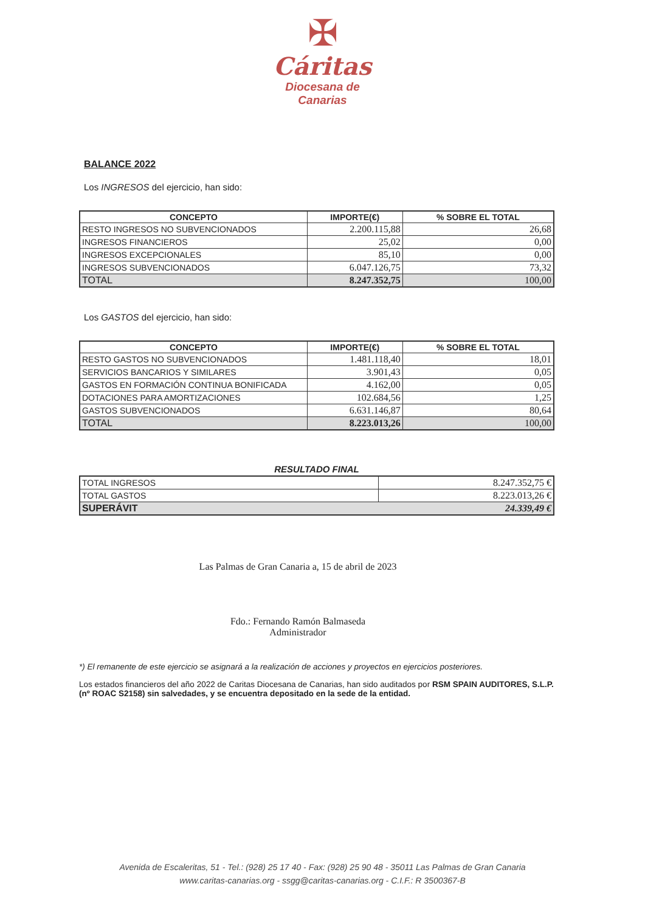✠
Cáritas
Diocesana de
Canarias
BALANCE 2022
Los INGRESOS del ejercicio, han sido:
| CONCEPTO | IMPORTE(€) | % SOBRE EL TOTAL |
| --- | --- | --- |
| RESTO INGRESOS NO SUBVENCIONADOS | 2.200.115,88 | 26,68 |
| INGRESOS FINANCIEROS | 25,02 | 0,00 |
| INGRESOS EXCEPCIONALES | 85,10 | 0,00 |
| INGRESOS SUBVENCIONADOS | 6.047.126,75 | 73,32 |
| TOTAL | 8.247.352,75 | 100,00 |
Los GASTOS del ejercicio, han sido:
| CONCEPTO | IMPORTE(€) | % SOBRE EL TOTAL |
| --- | --- | --- |
| RESTO GASTOS NO SUBVENCIONADOS | 1.481.118,40 | 18,01 |
| SERVICIOS BANCARIOS Y SIMILARES | 3.901,43 | 0,05 |
| GASTOS EN FORMACIÓN CONTINUA BONIFICADA | 4.162,00 | 0,05 |
| DOTACIONES PARA AMORTIZACIONES | 102.684,56 | 1,25 |
| GASTOS SUBVENCIONADOS | 6.631.146,87 | 80,64 |
| TOTAL | 8.223.013,26 | 100,00 |
RESULTADO FINAL
| TOTAL INGRESOS | 8.247.352,75 € |
| TOTAL GASTOS | 8.223.013,26 € |
| SUPERÁVIT 24.339,49 € | |
Las Palmas de Gran Canaria a, 15 de abril de 2023
Fdo.: Fernando Ramón Balmaseda
Administrador
*) El remanente de este ejercicio se asignará a la realización de acciones y proyectos en ejercicios posteriores.
Los estados financieros del año 2022 de Caritas Diocesana de Canarias, han sido auditados por RSM SPAIN AUDITORES, S.L.P. (nº ROAC S2158) sin salvedades, y se encuentra depositado en la sede de la entidad.
Avenida de Escaleritas, 51 - Tel.: (928) 25 17 40 - Fax: (928) 25 90 48 - 35011 Las Palmas de Gran Canaria
www.caritas-canarias.org - ssgg@caritas-canarias.org - C.I.F.: R 3500367-B